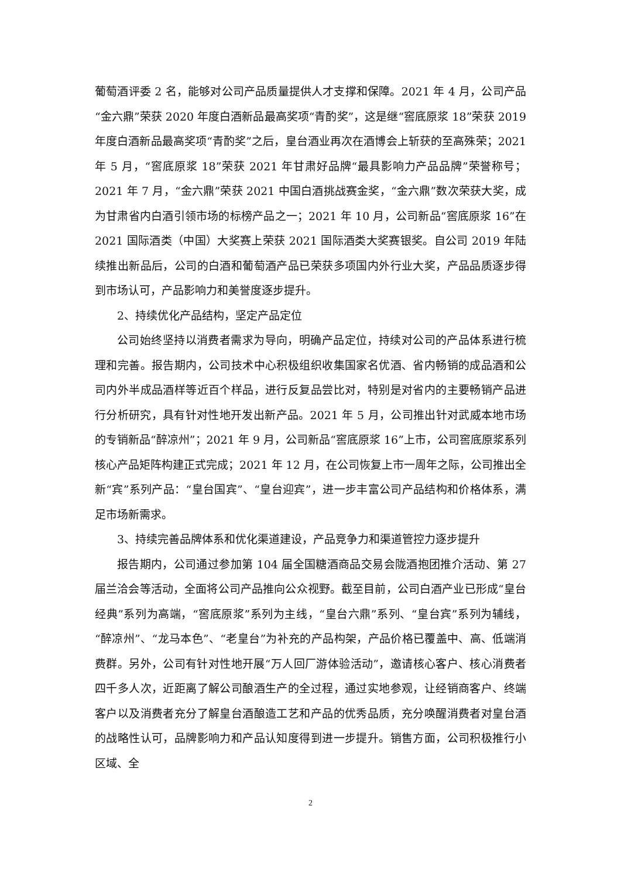葡萄酒评委 2 名，能够对公司产品质量提供人才支撑和保障。2021 年 4 月，公司产品“金六鼎”荣获 2020 年度白酒新品最高奖项“青酌奖”，这是继“窖底原浆 18”荣获 2019 年度白酒新品最高奖项“青酌奖”之后，皇台酒业再次在酒博会上斩获的至高殊荣；2021 年 5 月，“窖底原浆 18”荣获 2021 年甘肃好品牌“最具影响力产品品牌”荣誉称号；2021 年 7 月，“金六鼎”荣获 2021 中国白酒挑战赛金奖，“金六鼎”数次荣获大奖，成为甘肃省内白酒引领市场的标榜产品之一；2021 年 10 月，公司新品“窖底原浆 16”在 2021 国际酒类（中国）大奖赛上荣获 2021 国际酒类大奖赛银奖。自公司 2019 年陆续推出新品后，公司的白酒和葡萄酒产品已荣获多项国内外行业大奖，产品品质逐步得到市场认可，产品影响力和美誉度逐步提升。
2、持续优化产品结构，坚定产品定位
公司始终坚持以消费者需求为导向，明确产品定位，持续对公司的产品体系进行梳理和完善。报告期内，公司技术中心积极组织收集国家名优酒、省内畅销的成品酒和公司内外半成品酒样等近百个样品，进行反复品尝比对，特别是对省内的主要畅销产品进行分析研究，具有针对性地开发出新产品。2021 年 5 月，公司推出针对武威本地市场的专销新品“醉凉州”；2021 年 9 月，公司新品“窖底原浆 16”上市，公司窖底原浆系列核心产品矩阵构建正式完成；2021 年 12 月，在公司恢复上市一周年之际，公司推出全新“宾”系列产品：“皇台国宾”、“皇台迎宾”，进一步丰富公司产品结构和价格体系，满足市场新需求。
3、持续完善品牌体系和优化渠道建设，产品竞争力和渠道管控力逐步提升
报告期内，公司通过参加第 104 届全国糖酒商品交易会陇酒抱团推介活动、第 27 届兰洽会等活动，全面将公司产品推向公众视野。截至目前，公司白酒产业已形成“皇台经典”系列为高端，“窖底原浆”系列为主线，“皇台六鼎”系列、“皇台宾”系列为辅线，“醉凉州”、“龙马本色”、“老皇台”为补充的产品构架，产品价格已覆盖中、高、低端消费群。另外，公司有针对性地开展“万人回厂游体验活动”，邀请核心客户、核心消费者四千多人次，近距离了解公司酿酒生产的全过程，通过实地参观，让经销商客户、终端客户以及消费者充分了解皇台酒酿造工艺和产品的优秀品质，充分唤醒消费者对皇台酒的战略性认可，品牌影响力和产品认知度得到进一步提升。销售方面，公司积极推行小区域、全
2